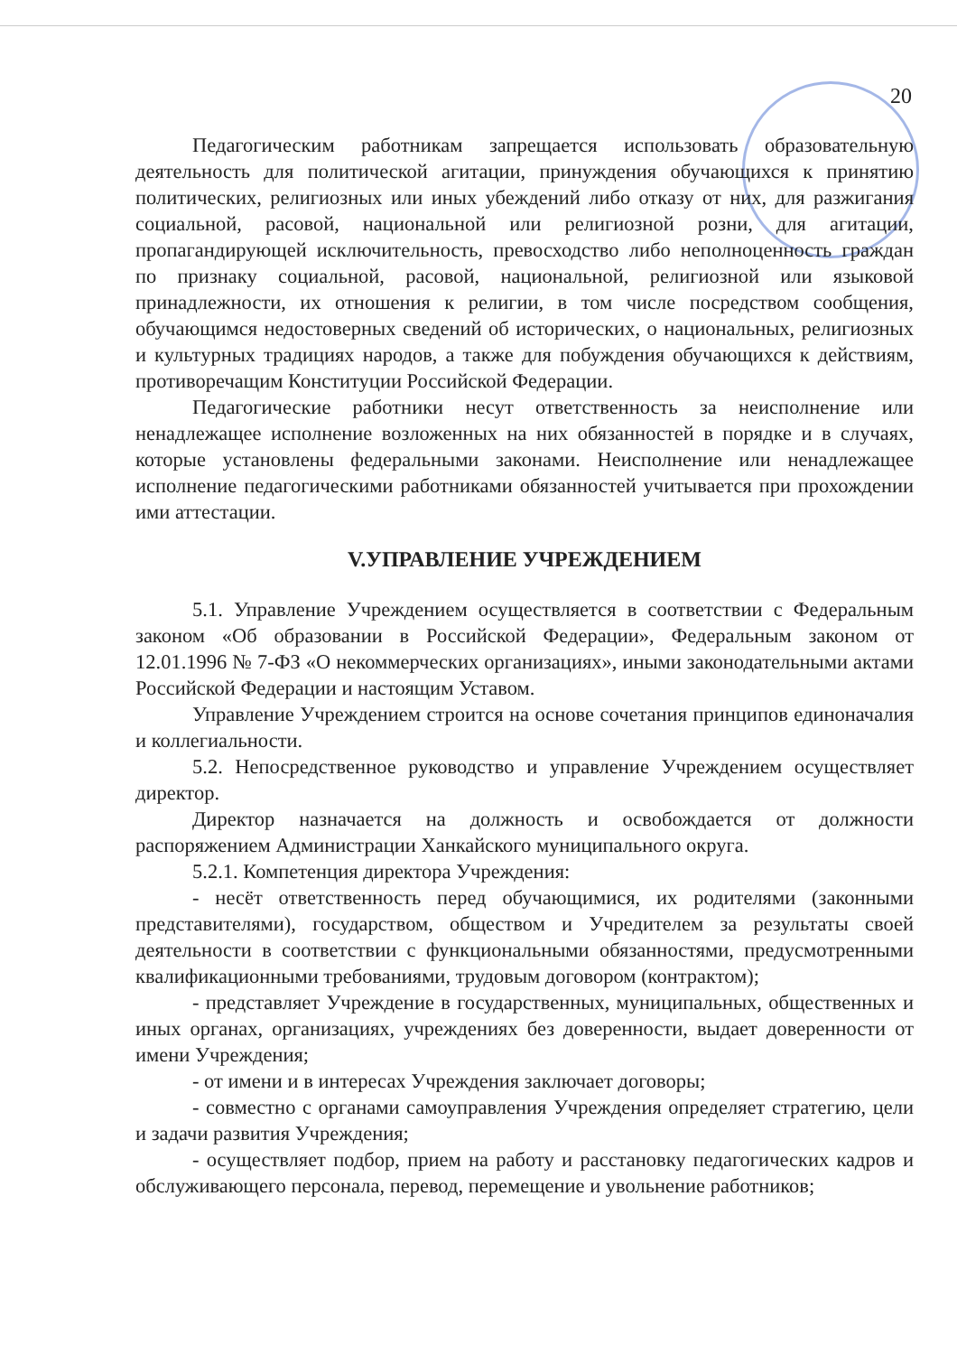20
Педагогическим работникам запрещается использовать образовательную деятельность для политической агитации, принуждения обучающихся к принятию политических, религиозных или иных убеждений либо отказу от них, для разжигания социальной, расовой, национальной или религиозной розни, для агитации, пропагандирующей исключительность, превосходство либо неполноценность граждан по признаку социальной, расовой, национальной, религиозной или языковой принадлежности, их отношения к религии, в том числе посредством сообщения, обучающимся недостоверных сведений об исторических, о национальных, религиозных и культурных традициях народов, а также для побуждения обучающихся к действиям, противоречащим Конституции Российской Федерации.
Педагогические работники несут ответственность за неисполнение или ненадлежащее исполнение возложенных на них обязанностей в порядке и в случаях, которые установлены федеральными законами. Неисполнение или ненадлежащее исполнение педагогическими работниками обязанностей учитывается при прохождении ими аттестации.
V.УПРАВЛЕНИЕ УЧРЕЖДЕНИЕМ
5.1. Управление Учреждением осуществляется в соответствии с Федеральным законом «Об образовании в Российской Федерации», Федеральным законом от 12.01.1996 № 7-ФЗ «О некоммерческих организациях», иными законодательными актами Российской Федерации и настоящим Уставом.
Управление Учреждением строится на основе сочетания принципов единоначалия и коллегиальности.
5.2. Непосредственное руководство и управление Учреждением осуществляет директор.
Директор назначается на должность и освобождается от должности распоряжением Администрации Ханкайского муниципального округа.
5.2.1. Компетенция директора Учреждения:
- несёт ответственность перед обучающимися, их родителями (законными представителями), государством, обществом и Учредителем за результаты своей деятельности в соответствии с функциональными обязанностями, предусмотренными квалификационными требованиями, трудовым договором (контрактом);
- представляет Учреждение в государственных, муниципальных, общественных и иных органах, организациях, учреждениях без доверенности, выдает доверенности от имени Учреждения;
- от имени и в интересах Учреждения заключает договоры;
- совместно с органами самоуправления Учреждения определяет стратегию, цели и задачи развития Учреждения;
- осуществляет подбор, прием на работу и расстановку педагогических кадров и обслуживающего персонала, перевод, перемещение и увольнение работников;